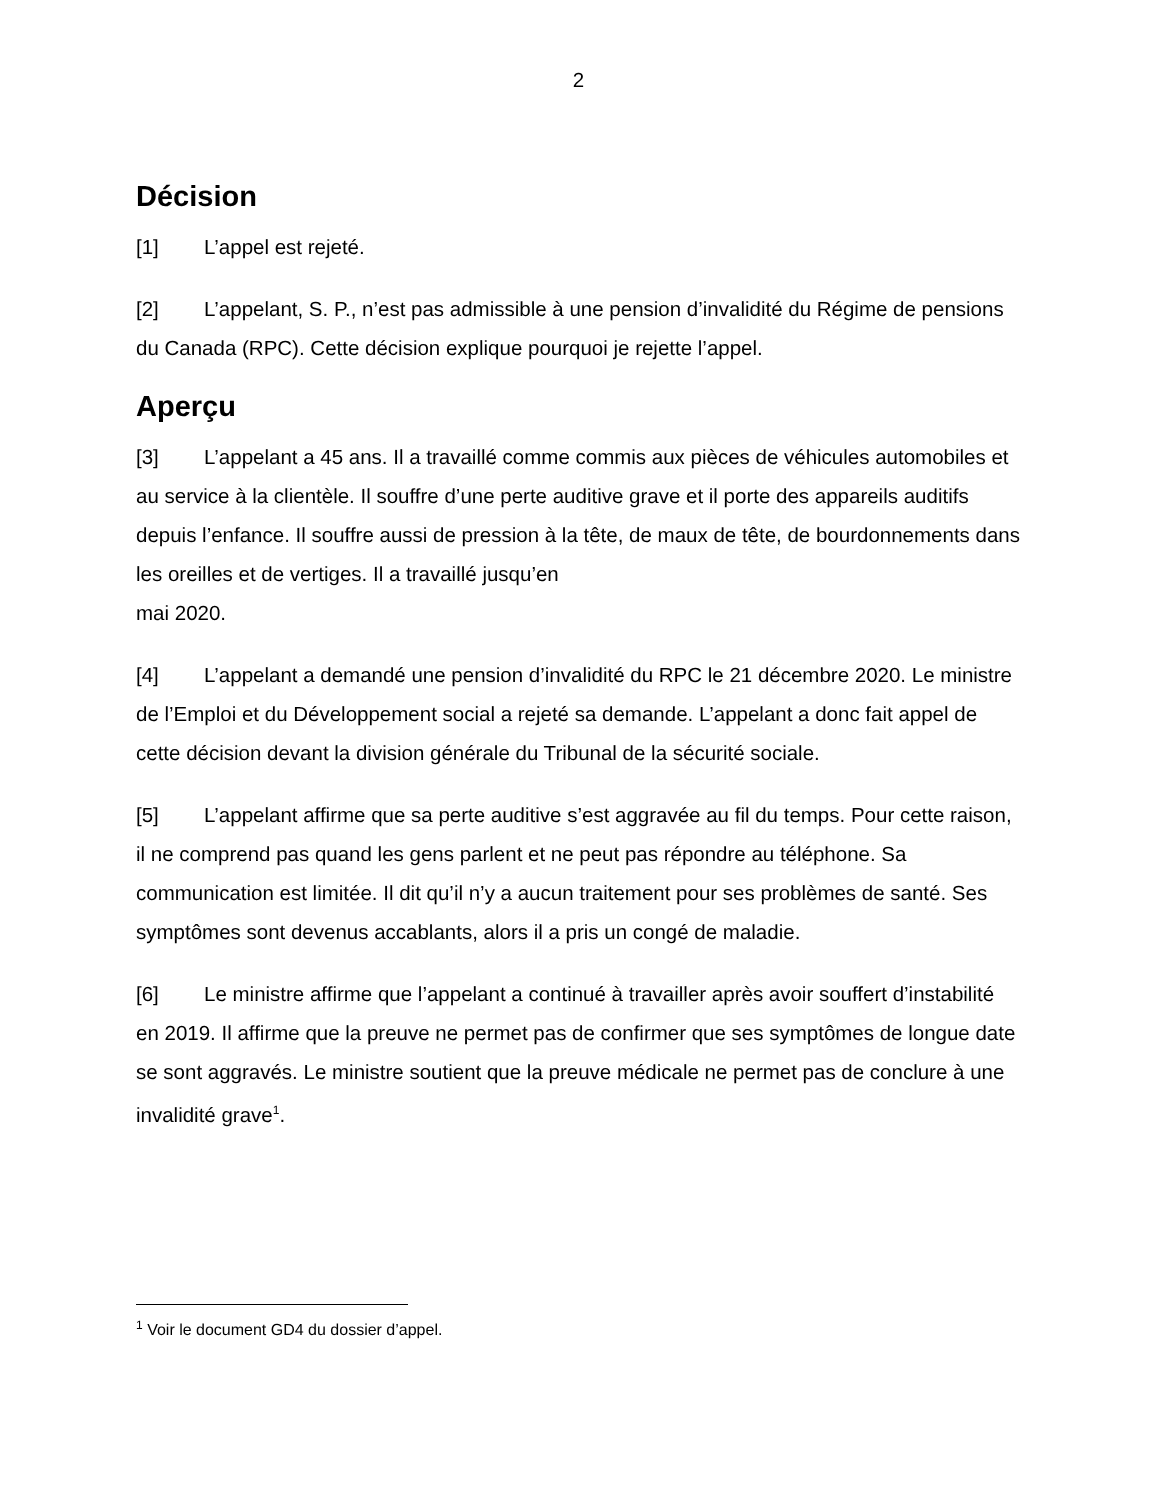2
Décision
[1] L’appel est rejeté.
[2] L’appelant, S. P., n’est pas admissible à une pension d’invalidité du Régime de pensions du Canada (RPC). Cette décision explique pourquoi je rejette l’appel.
Aperçu
[3] L’appelant a 45 ans. Il a travaillé comme commis aux pièces de véhicules automobiles et au service à la clientèle. Il souffre d’une perte auditive grave et il porte des appareils auditifs depuis l’enfance. Il souffre aussi de pression à la tête, de maux de tête, de bourdonnements dans les oreilles et de vertiges. Il a travaillé jusqu’en
mai 2020.
[4] L’appelant a demandé une pension d’invalidité du RPC le 21 décembre 2020. Le ministre de l’Emploi et du Développement social a rejeté sa demande. L’appelant a donc fait appel de cette décision devant la division générale du Tribunal de la sécurité sociale.
[5] L’appelant affirme que sa perte auditive s’est aggravée au fil du temps. Pour cette raison, il ne comprend pas quand les gens parlent et ne peut pas répondre au téléphone. Sa communication est limitée. Il dit qu’il n’y a aucun traitement pour ses problèmes de santé. Ses symptômes sont devenus accablants, alors il a pris un congé de maladie.
[6] Le ministre affirme que l’appelant a continué à travailler après avoir souffert d’instabilité en 2019. Il affirme que la preuve ne permet pas de confirmer que ses symptômes de longue date se sont aggravés. Le ministre soutient que la preuve médicale ne permet pas de conclure à une invalidité grave<sup>1</sup>.
<sup>1</sup> Voir le document GD4 du dossier d’appel.